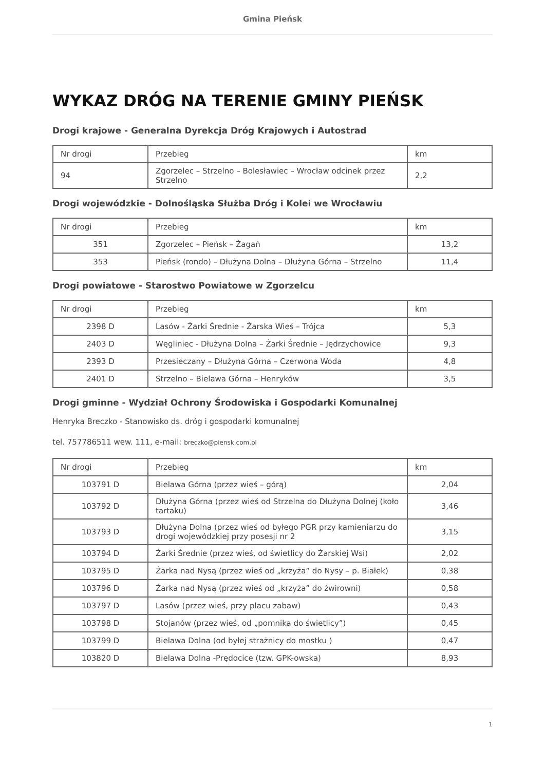Gmina Pieńsk
WYKAZ DRÓG NA TERENIE GMINY PIEŃSK
Drogi krajowe - Generalna Dyrekcja Dróg Krajowych i Autostrad
| Nr drogi | Przebieg | km |
| 94 | Zgorzelec – Strzelno – Bolesławiec – Wrocław odcinek przez Strzelno | 2,2 |
Drogi wojewódzkie - Dolnośląska Służba Dróg i Kolei we Wrocławiu
| Nr drogi | Przebieg | km |
| 351 | Zgorzelec – Pieńsk – Żagań | 13,2 |
| 353 | Pieńsk (rondo) – Dłużyna Dolna – Dłużyna Górna – Strzelno | 11,4 |
Drogi powiatowe - Starostwo Powiatowe w Zgorzelcu
| Nr drogi | Przebieg | km |
| 2398 D | Lasów - Żarki Średnie - Żarska Wieś – Trójca | 5,3 |
| 2403 D | Węgliniec - Dłużyna Dolna – Żarki Średnie – Jędrzychowice | 9,3 |
| 2393 D | Przesieczany – Dłużyna Górna – Czerwona Woda | 4,8 |
| 2401 D | Strzelno – Bielawa Górna – Henryków | 3,5 |
Drogi gminne - Wydział Ochrony Środowiska i Gospodarki Komunalnej
Henryka Breczko - Stanowisko ds. dróg i gospodarki komunalnej
tel. 757786511 wew. 111, e-mail: breczko@piensk.com.pl
| Nr drogi | Przebieg | km |
| 103791 D | Bielawa Górna (przez wieś – górą) | 2,04 |
| 103792 D | Dłużyna Górna (przez wieś od Strzelna do Dłużyna Dolnej (koło tartaku) | 3,46 |
| 103793 D | Dłużyna Dolna (przez wieś od byłego PGR przy kamieniarzu do drogi wojewódzkiej przy posesji nr 2 | 3,15 |
| 103794 D | Żarki Średnie (przez wieś, od świetlicy do Żarskiej Wsi) | 2,02 |
| 103795 D | Żarka nad Nysą (przez wieś od „krzyża” do Nysy – p. Białek) | 0,38 |
| 103796 D | Żarka nad Nysą (przez wieś od „krzyża” do żwirowni) | 0,58 |
| 103797 D | Lasów (przez wieś, przy placu zabaw) | 0,43 |
| 103798 D | Stojanów (przez wieś, od „pomnika do świetlicy”) | 0,45 |
| 103799 D | Bielawa Dolna (od byłej strażnicy do mostku ) | 0,47 |
| 103820 D | Bielawa Dolna -Prędocice (tzw. GPK-owska) | 8,93 |
1